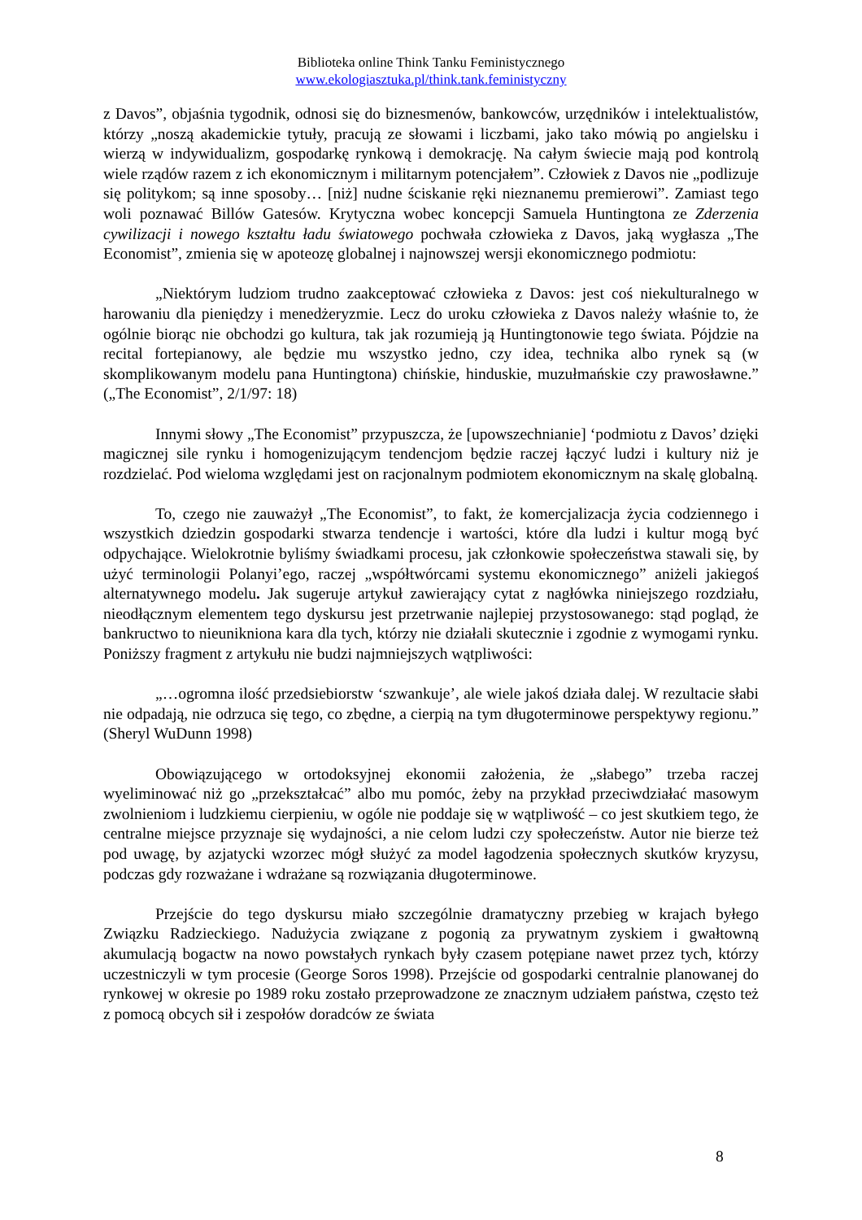Biblioteka online Think Tanku Feministycznego
www.ekologiasztuka.pl/think.tank.feministyczny
z Davos”, objaśnia tygodnik, odnosi się do biznesmenów, bankowców, urzędników i intelektualistów, którzy „noszą akademickie tytuły, pracują ze słowami i liczbami, jako tako mówią po angielsku i wierzą w indywidualizm, gospodarkę rynkową i demokrację. Na całym świecie mają pod kontrolą wiele rządów razem z ich ekonomicznym i militarnym potencjałem”. Człowiek z Davos nie „podlizuje się politykom; są inne sposoby… [niż] nudne ściskanie ręki nieznanemu premierowi”. Zamiast tego woli poznawać Billów Gatesów. Krytyczna wobec koncepcji Samuela Huntingtona ze Zderzenia cywilizacji i nowego kształtu ładu światowego pochwała człowieka z Davos, jaką wygłasza „The Economist”, zmienia się w apoteozę globalnej i najnowszej wersji ekonomicznego podmiotu:
„Niektórym ludziom trudno zaakceptować człowieka z Davos: jest coś niekulturalnego w harowaniu dla pieniędzy i menedżeryzmie. Lecz do uroku człowieka z Davos należy właśnie to, że ogólnie biorąc nie obchodzi go kultura, tak jak rozumieją ją Huntingtonowie tego świata. Pójdzie na recital fortepianowy, ale będzie mu wszystko jedno, czy idea, technika albo rynek są (w skomplikowanym modelu pana Huntingtona) chińskie, hinduskie, muzułmańskie czy prawosławne.” („The Economist”, 2/1/97: 18)
Innymi słowy „The Economist” przypuszcza, że [upowszechnianie] ‘podmiotu z Davos’ dzięki magicznej sile rynku i homogenizującym tendencjom będzie raczej łączyć ludzi i kultury niż je rozdzielać. Pod wieloma względami jest on racjonalnym podmiotem ekonomicznym na skalę globalną.
To, czego nie zauważył „The Economist”, to fakt, że komercjalizacja życia codziennego i wszystkich dziedzin gospodarki stwarza tendencje i wartości, które dla ludzi i kultur mogą być odpychające. Wielokrotnie byliśmy świadkami procesu, jak członkowie społeczeństwa stawali się, by użyć terminologii Polanyi’ego, raczej „współtwórcami systemu ekonomicznego” aniżeli jakiegoś alternatywnego modelu. Jak sugeruje artykuł zawierający cytat z nagłówka niniejszego rozdziału, nieodłącznym elementem tego dyskursu jest przetrwanie najlepiej przystosowanego: stąd pogląd, że bankructwo to nieunikniona kara dla tych, którzy nie działali skutecznie i zgodnie z wymogami rynku. Poniższy fragment z artykułu nie budzi najmniejszych wątpliwości:
„…ogromna ilość przedsiebiorstw ‘szwankuje’, ale wiele jakoś działa dalej. W rezultacie słabi nie odpadają, nie odrzuca się tego, co zbędne, a cierpią na tym długoterminowe perspektywy regionu.” (Sheryl WuDunn 1998)
Obowiązującego w ortodoksyjnej ekonomii założenia, że „słabego” trzeba raczej wyeliminować niż go „przekształcać” albo mu pomóc, żeby na przykład przeciwdziałać masowym zwolnieniom i ludzkiemu cierpieniu, w ogóle nie poddaje się w wątpliwość – co jest skutkiem tego, że centralne miejsce przyznaje się wydajności, a nie celom ludzi czy społeczeństw. Autor nie bierze też pod uwagę, by azjatycki wzorzec mógł służyć za model łagodzenia społecznych skutków kryzysu, podczas gdy rozważane i wdrażane są rozwiązania długoterminowe.
Przejście do tego dyskursu miało szczególnie dramatyczny przebieg w krajach byłego Związku Radzieckiego. Nadużycia związane z pogonią za prywatnym zyskiem i gwałtowną akumulacją bogactw na nowo powstałych rynkach były czasem potępiane nawet przez tych, którzy uczestniczyli w tym procesie (George Soros 1998). Przejście od gospodarki centralnie planowanej do rynkowej w okresie po 1989 roku zostało przeprowadzone ze znacznym udziałem państwa, często też z pomocą obcych sił i zespołów doradców ze świata
8